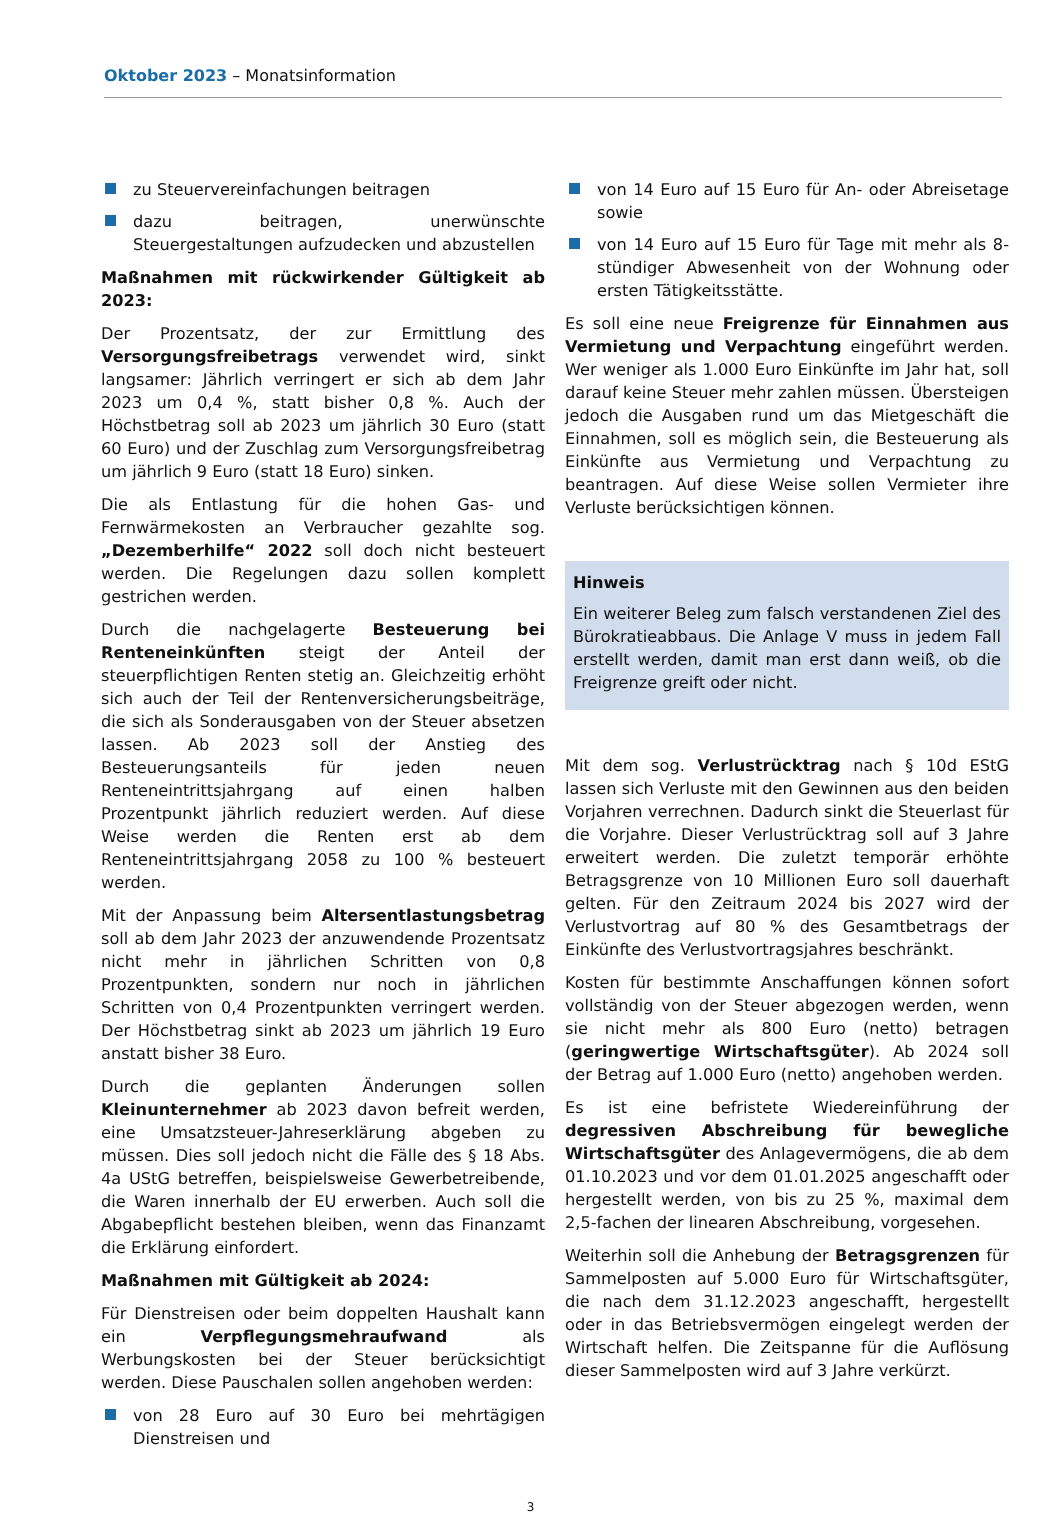Oktober 2023 – Monatsinformation
zu Steuervereinfachungen beitragen
dazu beitragen, unerwünschte Steuergestaltungen aufzudecken und abzustellen
Maßnahmen mit rückwirkender Gültigkeit ab 2023:
Der Prozentsatz, der zur Ermittlung des Versorgungsfreibetrags verwendet wird, sinkt langsamer: Jährlich verringert er sich ab dem Jahr 2023 um 0,4 %, statt bisher 0,8 %. Auch der Höchstbetrag soll ab 2023 um jährlich 30 Euro (statt 60 Euro) und der Zuschlag zum Versorgungsfreibetrag um jährlich 9 Euro (statt 18 Euro) sinken.
Die als Entlastung für die hohen Gas- und Fernwärmekosten an Verbraucher gezahlte sog. „Dezemberhilfe“ 2022 soll doch nicht besteuert werden. Die Regelungen dazu sollen komplett gestrichen werden.
Durch die nachgelagerte Besteuerung bei Renteneinkünften steigt der Anteil der steuerpflichtigen Renten stetig an. Gleichzeitig erhöht sich auch der Teil der Rentenversicherungsbeiträge, die sich als Sonderausgaben von der Steuer absetzen lassen. Ab 2023 soll der Anstieg des Besteuerungsanteils für jeden neuen Renteneintrittsjahrgang auf einen halben Prozentpunkt jährlich reduziert werden. Auf diese Weise werden die Renten erst ab dem Renteneintrittsjahrgang 2058 zu 100 % besteuert werden.
Mit der Anpassung beim Altersentlastungsbetrag soll ab dem Jahr 2023 der anzuwendende Prozentsatz nicht mehr in jährlichen Schritten von 0,8 Prozentpunkten, sondern nur noch in jährlichen Schritten von 0,4 Prozentpunkten verringert werden. Der Höchstbetrag sinkt ab 2023 um jährlich 19 Euro anstatt bisher 38 Euro.
Durch die geplanten Änderungen sollen Kleinunternehmer ab 2023 davon befreit werden, eine Umsatzsteuer-Jahreserklärung abgeben zu müssen. Dies soll jedoch nicht die Fälle des § 18 Abs. 4a UStG betreffen, beispielsweise Gewerbetreibende, die Waren innerhalb der EU erwerben. Auch soll die Abgabepflicht bestehen bleiben, wenn das Finanzamt die Erklärung einfordert.
Maßnahmen mit Gültigkeit ab 2024:
Für Dienstreisen oder beim doppelten Haushalt kann ein Verpflegungsmehraufwand als Werbungskosten bei der Steuer berücksichtigt werden. Diese Pauschalen sollen angehoben werden:
von 28 Euro auf 30 Euro bei mehrtägigen Dienstreisen und
von 14 Euro auf 15 Euro für An- oder Abreisetage sowie
von 14 Euro auf 15 Euro für Tage mit mehr als 8-stündiger Abwesenheit von der Wohnung oder ersten Tätigkeitsstätte.
Es soll eine neue Freigrenze für Einnahmen aus Vermietung und Verpachtung eingeführt werden. Wer weniger als 1.000 Euro Einkünfte im Jahr hat, soll darauf keine Steuer mehr zahlen müssen. Übersteigen jedoch die Ausgaben rund um das Mietgeschäft die Einnahmen, soll es möglich sein, die Besteuerung als Einkünfte aus Vermietung und Verpachtung zu beantragen. Auf diese Weise sollen Vermieter ihre Verluste berücksichtigen können.
Hinweis
Ein weiterer Beleg zum falsch verstandenen Ziel des Bürokratieabbaus. Die Anlage V muss in jedem Fall erstellt werden, damit man erst dann weiß, ob die Freigrenze greift oder nicht.
Mit dem sog. Verlustrücktrag nach § 10d EStG lassen sich Verluste mit den Gewinnen aus den beiden Vorjahren verrechnen. Dadurch sinkt die Steuerlast für die Vorjahre. Dieser Verlustrücktrag soll auf 3 Jahre erweitert werden. Die zuletzt temporär erhöhte Betragsgrenze von 10 Millionen Euro soll dauerhaft gelten. Für den Zeitraum 2024 bis 2027 wird der Verlustvortrag auf 80 % des Gesamtbetrags der Einkünfte des Verlustvortragsjahres beschränkt.
Kosten für bestimmte Anschaffungen können sofort vollständig von der Steuer abgezogen werden, wenn sie nicht mehr als 800 Euro (netto) betragen (geringwertige Wirtschaftsgüter). Ab 2024 soll der Betrag auf 1.000 Euro (netto) angehoben werden.
Es ist eine befristete Wiedereinführung der degressiven Abschreibung für bewegliche Wirtschaftsgüter des Anlagevermögens, die ab dem 01.10.2023 und vor dem 01.01.2025 angeschafft oder hergestellt werden, von bis zu 25 %, maximal dem 2,5-fachen der linearen Abschreibung, vorgesehen.
Weiterhin soll die Anhebung der Betragsgrenzen für Sammelposten auf 5.000 Euro für Wirtschaftsgüter, die nach dem 31.12.2023 angeschafft, hergestellt oder in das Betriebsvermögen eingelegt werden der Wirtschaft helfen. Die Zeitspanne für die Auflösung dieser Sammelposten wird auf 3 Jahre verkürzt.
3